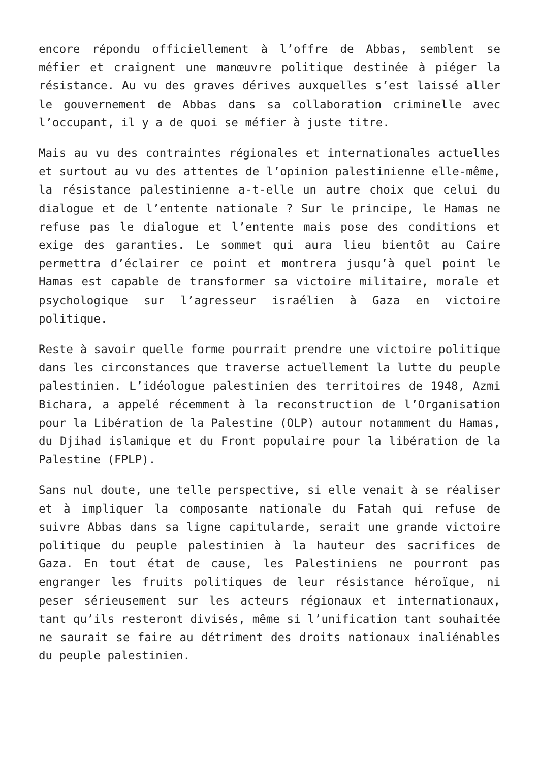encore répondu officiellement à l’offre de Abbas, semblent se méfier et craignent une manœuvre politique destinée à piéger la résistance. Au vu des graves dérives auxquelles s’est laissé aller le gouvernement de Abbas dans sa collaboration criminelle avec l’occupant, il y a de quoi se méfier à juste titre.
Mais au vu des contraintes régionales et internationales actuelles et surtout au vu des attentes de l’opinion palestinienne elle-même, la résistance palestinienne a-t-elle un autre choix que celui du dialogue et de l’entente nationale ? Sur le principe, le Hamas ne refuse pas le dialogue et l’entente mais pose des conditions et exige des garanties. Le sommet qui aura lieu bientôt au Caire permettra d’éclairer ce point et montrera jusqu’à quel point le Hamas est capable de transformer sa victoire militaire, morale et psychologique sur l’agresseur israélien à Gaza en victoire politique.
Reste à savoir quelle forme pourrait prendre une victoire politique dans les circonstances que traverse actuellement la lutte du peuple palestinien. L’idéologue palestinien des territoires de 1948, Azmi Bichara, a appelé récemment à la reconstruction de l’Organisation pour la Libération de la Palestine (OLP) autour notamment du Hamas, du Djihad islamique et du Front populaire pour la libération de la Palestine (FPLP).
Sans nul doute, une telle perspective, si elle venait à se réaliser et à impliquer la composante nationale du Fatah qui refuse de suivre Abbas dans sa ligne capitularde, serait une grande victoire politique du peuple palestinien à la hauteur des sacrifices de Gaza. En tout état de cause, les Palestiniens ne pourront pas engranger les fruits politiques de leur résistance héroïque, ni peser sérieusement sur les acteurs régionaux et internationaux, tant qu’ils resteront divisés, même si l’unification tant souhaitée ne saurait se faire au détriment des droits nationaux inaliénables du peuple palestinien.